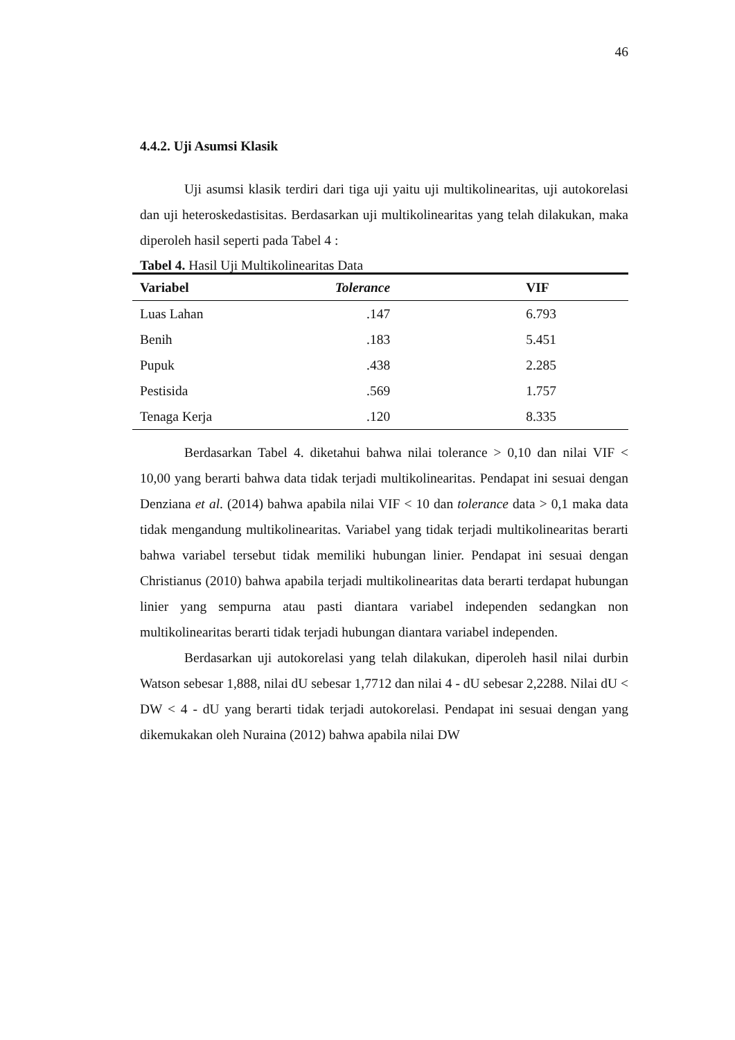46
4.4.2. Uji Asumsi Klasik
Uji asumsi klasik terdiri dari tiga uji yaitu uji multikolinearitas, uji autokorelasi dan uji heteroskedastisitas. Berdasarkan uji multikolinearitas yang telah dilakukan, maka diperoleh hasil seperti pada Tabel 4 :
Tabel 4. Hasil Uji Multikolinearitas Data
| Variabel | Tolerance | VIF |
| --- | --- | --- |
| Luas Lahan | .147 | 6.793 |
| Benih | .183 | 5.451 |
| Pupuk | .438 | 2.285 |
| Pestisida | .569 | 1.757 |
| Tenaga Kerja | .120 | 8.335 |
Berdasarkan Tabel 4. diketahui bahwa nilai tolerance > 0,10 dan nilai VIF < 10,00 yang berarti bahwa data tidak terjadi multikolinearitas. Pendapat ini sesuai dengan Denziana et al. (2014) bahwa apabila nilai VIF < 10 dan tolerance data > 0,1 maka data tidak mengandung multikolinearitas. Variabel yang tidak terjadi multikolinearitas berarti bahwa variabel tersebut tidak memiliki hubungan linier. Pendapat ini sesuai dengan Christianus (2010) bahwa apabila terjadi multikolinearitas data berarti terdapat hubungan linier yang sempurna atau pasti diantara variabel independen sedangkan non multikolinearitas berarti tidak terjadi hubungan diantara variabel independen.
Berdasarkan uji autokorelasi yang telah dilakukan, diperoleh hasil nilai durbin Watson sebesar 1,888, nilai dU sebesar 1,7712 dan nilai 4 - dU sebesar 2,2288. Nilai dU < DW < 4 - dU yang berarti tidak terjadi autokorelasi. Pendapat ini sesuai dengan yang dikemukakan oleh Nuraina (2012) bahwa apabila nilai DW